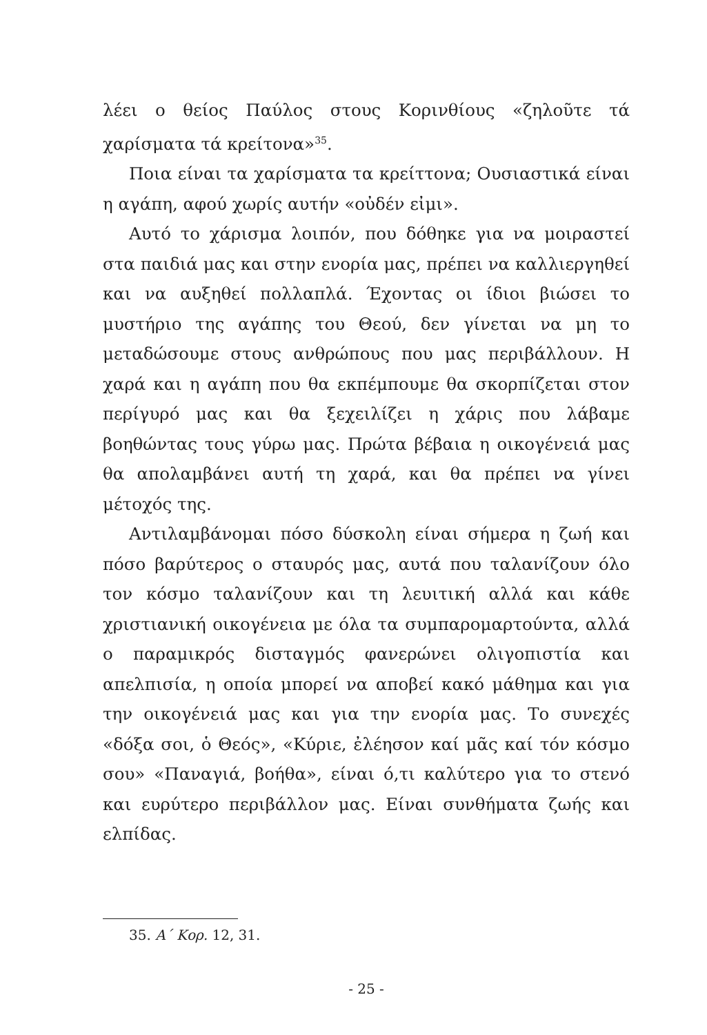λέει ο θείος Παύλος στους Κορινθίους «ζηλοῦτε τά χαρίσματα τά κρείτονα»<sup>35</sup>.
Ποια είναι τα χαρίσματα τα κρείττονα; Ουσιαστικά είναι η αγάπη, αφού χωρίς αυτήν «οὐδέν εἰμι».
Αυτό το χάρισμα λοιπόν, που δόθηκε για να μοιραστεί στα παιδιά μας και στην ενορία μας, πρέπει να καλλιεργηθεί και να αυξηθεί πολλαπλά. Έχοντας οι ίδιοι βιώσει το μυστήριο της αγάπης του Θεού, δεν γίνεται να μη το μεταδώσουμε στους ανθρώπους που μας περιβάλλουν. Η χαρά και η αγάπη που θα εκπέμπουμε θα σκορπίζεται στον περίγυρό μας και θα ξεχειλίζει η χάρις που λάβαμε βοηθώντας τους γύρω μας. Πρώτα βέβαια η οικογένειά μας θα απολαμβάνει αυτή τη χαρά, και θα πρέπει να γίνει μέτοχός της.
Αντιλαμβάνομαι πόσο δύσκολη είναι σήμερα η ζωή και πόσο βαρύτερος ο σταυρός μας, αυτά που ταλανίζουν όλο τον κόσμο ταλανίζουν και τη λευιτική αλλά και κάθε χριστιανική οικογένεια με όλα τα συμπαρομαρτούντα, αλλά ο παραμικρός δισταγμός φανερώνει ολιγοπιστία και απελπισία, η οποία μπορεί να αποβεί κακό μάθημα και για την οικογένειά μας και για την ενορία μας. Το συνεχές «δόξα σοι, ὁ Θεός», «Κύριε, ἐλέησον καί μᾶς καί τόν κόσμο σου» «Παναγιά, βοήθα», είναι ό,τι καλύτερο για το στενό και ευρύτερο περιβάλλον μας. Είναι συνθήματα ζωής και ελπίδας.
35. Α΄ Κορ. 12, 31.
- 25 -